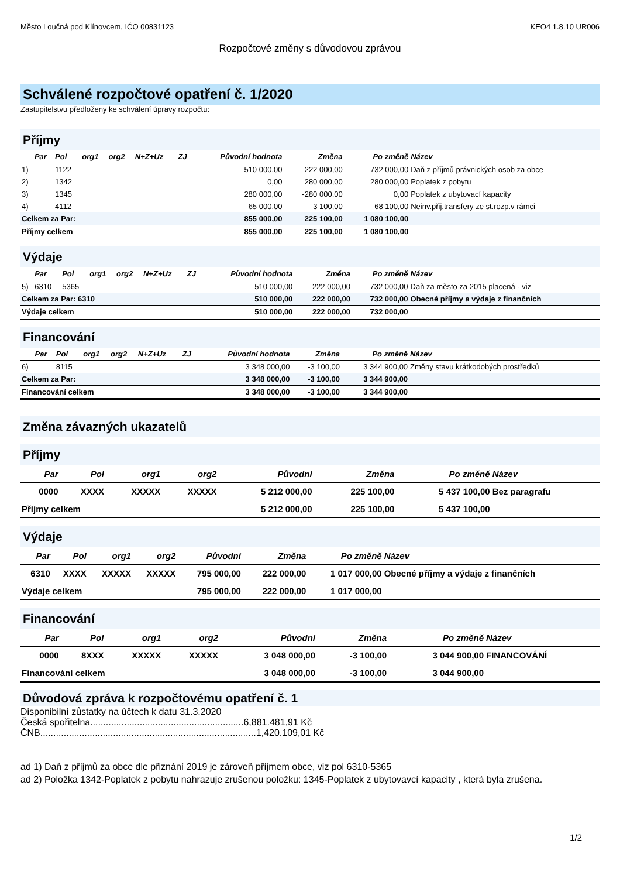Město Loučná pod Klínovcem, IČO 00831123 KEO4 1.8.10 UR006
Rozpočtové změny s důvodovou zprávou
Schválené rozpočtové opatření č. 1/2020
Zastupitelstvu předloženy ke schválení úpravy rozpočtu:
Příjmy
| | Par | Pol | org1 | org2 | N+Z+Uz | ZJ | Původní hodnota | Změna | Po změně | Název |
| --- | --- | --- | --- | --- | --- | --- | --- | --- | --- | --- |
| 1) | | 1122 | | | | | 510 000,00 | 222 000,00 | 732 000,00 | Daň z příjmů právnických osob za obce |
| 2) | | 1342 | | | | | 0,00 | 280 000,00 | 280 000,00 | Poplatek z pobytu |
| 3) | | 1345 | | | | | 280 000,00 | -280 000,00 | 0,00 | Poplatek z ubytovací kapacity |
| 4) | | 4112 | | | | | 65 000,00 | 3 100,00 | 68 100,00 | Neinv.přij.transfery ze st.rozp.v rámci |
| Celkem za Par: | | | | | | | 855 000,00 | 225 100,00 | 1 080 100,00 | |
| Příjmy celkem | | | | | | | 855 000,00 | 225 100,00 | 1 080 100,00 | |
Výdaje
| | Par | Pol | org1 | org2 | N+Z+Uz | ZJ | Původní hodnota | Změna | Po změně | Název |
| --- | --- | --- | --- | --- | --- | --- | --- | --- | --- | --- |
| 5) | 6310 | 5365 | | | | | 510 000,00 | 222 000,00 | 732 000,00 | Daň za město za 2015 placená - viz |
| Celkem za Par: 6310 | | | | | | | 510 000,00 | 222 000,00 | 732 000,00 | Obecné příjmy a výdaje z finančních |
| Výdaje celkem | | | | | | | 510 000,00 | 222 000,00 | 732 000,00 | |
Financování
| | Par | Pol | org1 | org2 | N+Z+Uz | ZJ | Původní hodnota | Změna | Po změně | Název |
| --- | --- | --- | --- | --- | --- | --- | --- | --- | --- | --- |
| 6) | | 8115 | | | | | 3 348 000,00 | -3 100,00 | 3 344 900,00 | Změny stavu krátkodobých prostředků |
| Celkem za Par: | | | | | | | 3 348 000,00 | -3 100,00 | 3 344 900,00 | |
| Financování celkem | | | | | | | 3 348 000,00 | -3 100,00 | 3 344 900,00 | |
Změna závazných ukazatelů
Příjmy
| Par | Pol | org1 | org2 | Původní | Změna | Po změně | Název |
| --- | --- | --- | --- | --- | --- | --- | --- |
| 0000 | XXXX | XXXXX | XXXXX | 5 212 000,00 | 225 100,00 | 5 437 100,00 | Bez paragrafu |
| Příjmy celkem | | | | 5 212 000,00 | 225 100,00 | 5 437 100,00 | |
Výdaje
| Par | Pol | org1 | org2 | Původní | Změna | Po změně | Název |
| --- | --- | --- | --- | --- | --- | --- | --- |
| 6310 | XXXX | XXXXX | XXXXX | 795 000,00 | 222 000,00 | 1 017 000,00 | Obecné příjmy a výdaje z finančních |
| Výdaje celkem | | | | 795 000,00 | 222 000,00 | 1 017 000,00 | |
Financování
| Par | Pol | org1 | org2 | Původní | Změna | Po změně | Název |
| --- | --- | --- | --- | --- | --- | --- | --- |
| 0000 | 8XXX | XXXXX | XXXXX | 3 048 000,00 | -3 100,00 | 3 044 900,00 | FINANCOVÁNÍ |
| Financování celkem | | | | 3 048 000,00 | -3 100,00 | 3 044 900,00 | |
Důvodová zpráva k rozpočtovému opatření č. 1
Disponibilní zůstatky na účtech k datu 31.3.2020
Česká spořitelna...........................................................6,881.481,91 Kč
ČNB...................................................................................1,420.109,01 Kč
ad 1) Daň z příjmů za obce dle přiznání 2019 je zároveň příjmem obce, viz pol 6310-5365
ad 2) Položka 1342-Poplatek z pobytu nahrazuje zrušenou položku: 1345-Poplatek z ubytovavcí kapacity , která byla zrušena.
1/2